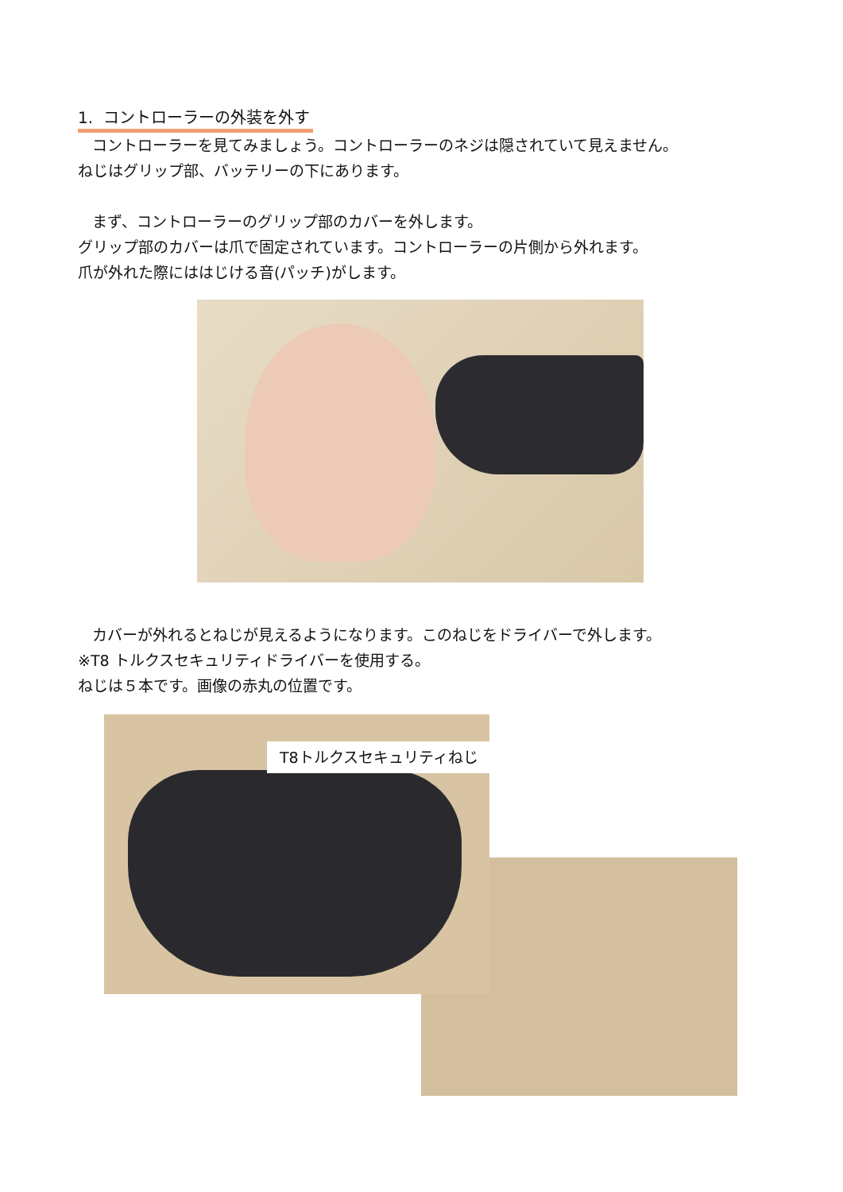1. コントローラーの外装を外す
コントローラーを見てみましょう。コントローラーのネジは隠されていて見えません。
ねじはグリップ部、バッテリーの下にあります。
まず、コントローラーのグリップ部のカバーを外します。
グリップ部のカバーは爪で固定されています。コントローラーの片側から外れます。
爪が外れた際にははじける音(パッチ)がします。
カバーが外れるとねじが見えるようになります。このねじをドライバーで外します。
※T8 トルクスセキュリティドライバーを使用する。
ねじは５本です。画像の赤丸の位置です。
T8トルクスセキュリティねじ